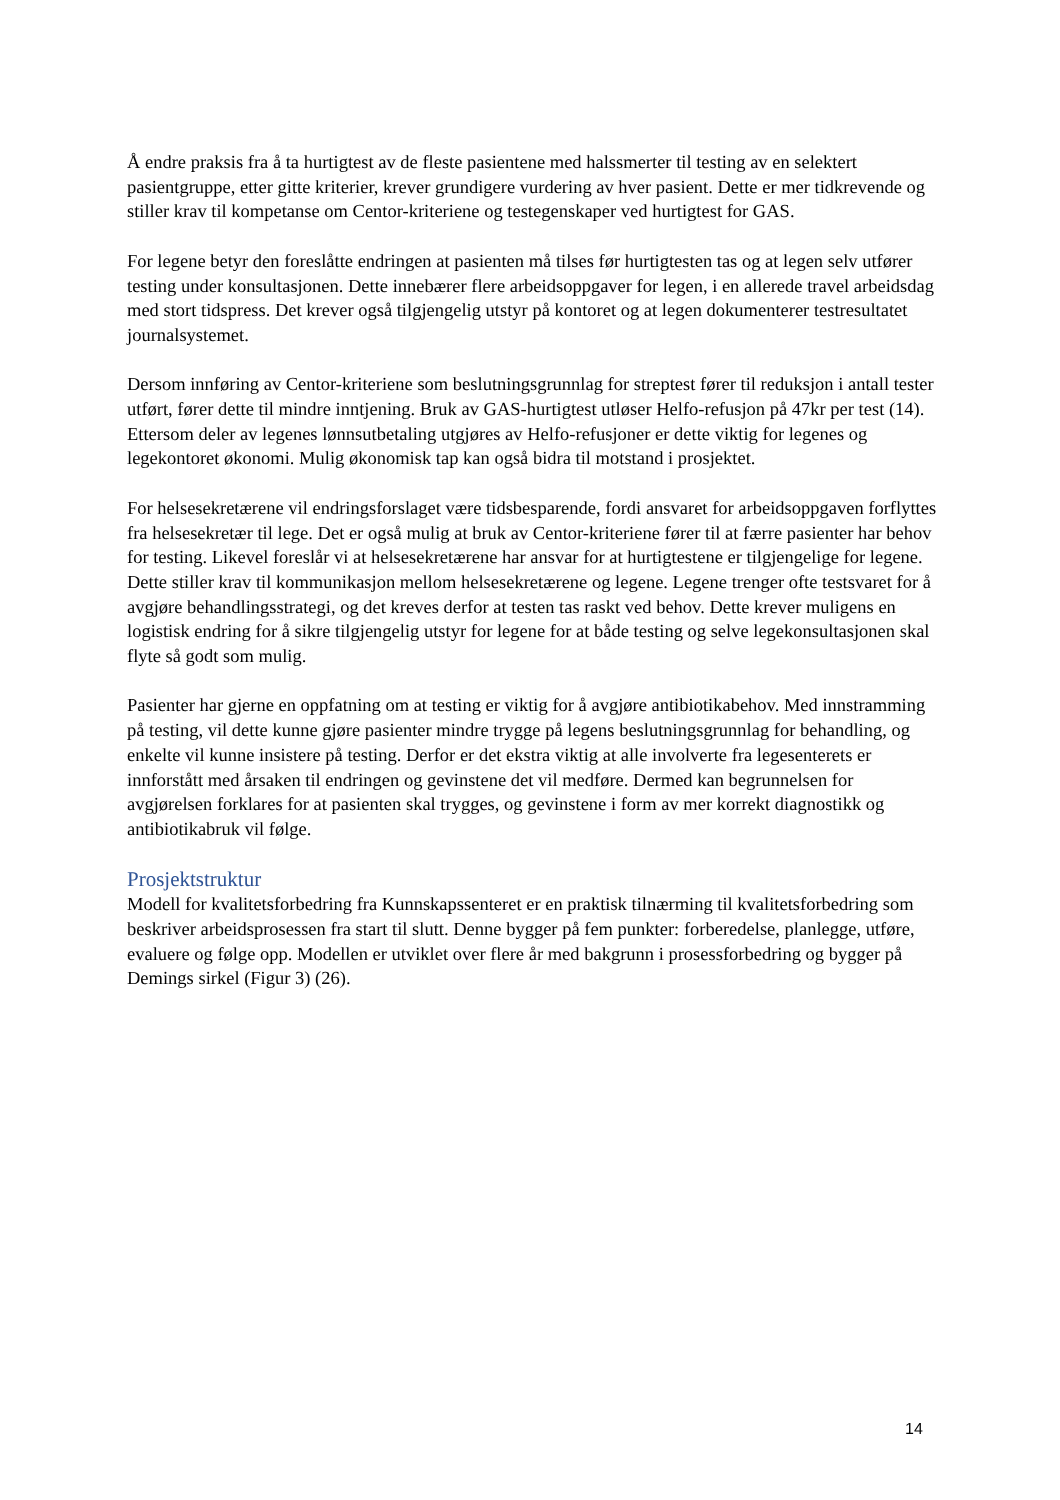Å endre praksis fra å ta hurtigtest av de fleste pasientene med halssmerter til testing av en selektert pasientgruppe, etter gitte kriterier, krever grundigere vurdering av hver pasient. Dette er mer tidkrevende og stiller krav til kompetanse om Centor-kriteriene og testegenskaper ved hurtigtest for GAS.
For legene betyr den foreslåtte endringen at pasienten må tilses før hurtigtesten tas og at legen selv utfører testing under konsultasjonen. Dette innebærer flere arbeidsoppgaver for legen, i en allerede travel arbeidsdag med stort tidspress. Det krever også tilgjengelig utstyr på kontoret og at legen dokumenterer testresultatet journalsystemet.
Dersom innføring av Centor-kriteriene som beslutningsgrunnlag for streptest fører til reduksjon i antall tester utført, fører dette til mindre inntjening. Bruk av GAS-hurtigtest utløser Helfo-refusjon på 47kr per test (14). Ettersom deler av legenes lønnsutbetaling utgjøres av Helfo-refusjoner er dette viktig for legenes og legekontoret økonomi. Mulig økonomisk tap kan også bidra til motstand i prosjektet.
For helsesekretærene vil endringsforslaget være tidsbesparende, fordi ansvaret for arbeidsoppgaven forflyttes fra helsesekretær til lege. Det er også mulig at bruk av Centor-kriteriene fører til at færre pasienter har behov for testing. Likevel foreslår vi at helsesekretærene har ansvar for at hurtigtestene er tilgjengelige for legene. Dette stiller krav til kommunikasjon mellom helsesekretærene og legene. Legene trenger ofte testsvaret for å avgjøre behandlingsstrategi, og det kreves derfor at testen tas raskt ved behov. Dette krever muligens en logistisk endring for å sikre tilgjengelig utstyr for legene for at både testing og selve legekonsultasjonen skal flyte så godt som mulig.
Pasienter har gjerne en oppfatning om at testing er viktig for å avgjøre antibiotikabehov. Med innstramming på testing, vil dette kunne gjøre pasienter mindre trygge på legens beslutningsgrunnlag for behandling, og enkelte vil kunne insistere på testing. Derfor er det ekstra viktig at alle involverte fra legesenterets er innforstått med årsaken til endringen og gevinstene det vil medføre. Dermed kan begrunnelsen for avgjørelsen forklares for at pasienten skal trygges, og gevinstene i form av mer korrekt diagnostikk og antibiotikabruk vil følge.
Prosjektstruktur
Modell for kvalitetsforbedring fra Kunnskapssenteret er en praktisk tilnærming til kvalitetsforbedring som beskriver arbeidsprosessen fra start til slutt. Denne bygger på fem punkter: forberedelse, planlegge, utføre, evaluere og følge opp. Modellen er utviklet over flere år med bakgrunn i prosessforbedring og bygger på Demings sirkel (Figur 3) (26).
14